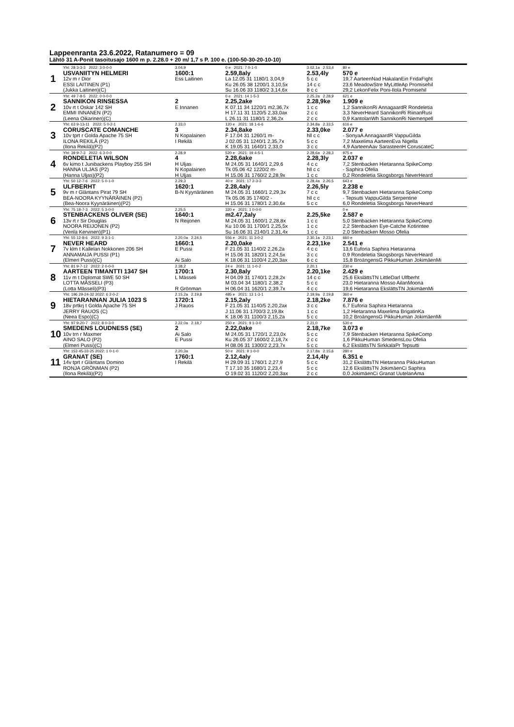Lappeenranta 23.6.2022, Ratanumero = 09
Lähtö 31 A-Ponit tasoitusajo 1600 m p. 2.28.0 + 20 m/ 1,7 s P. 100 e. (100-50-30-20-10-10)
| 1 | Yht: 28 3-3-3 2022: 3 0-0-0 | 3.04,9 | 0 e 2021: 7 0-1-0 | 3.02,1a 2.53,4 | 80 e |
| | USVANIITYN HELMERI | 1600:1 | 2.59,8aly | 2.53,4ly | 570 e |
| | 12v m r Dior | Ess Laitinen | La 12.05 31 1180/1 3,04,9 | 5 c c | 19,7 AarteenNad HakalanEin FridaFight |
| | ESSI LAITINEN (P1) | | Ku 26.05 38 1200/1 3,10,5x | 14 c c | 23,6 MeadowStre MyLittleAp Promisehil |
| | (Jukka Laitinen)(C) | | Su 16.06 33 1180/2 3,14,6x | 8 c c | 29,2 LekonFelix Poni-Ilola Promisehil |
| 2 | Yht: 49 7-8-5 2022: 0 0-0-0 | | 0 e 2021: 14 1-5-3 | 2.25,2a 2.28,9 | 621 e |
| | SANNIKON RINSESSA | 2 | 2.25,2ake | 2.28,9ke | 1.909 e |
| | 10v rt t Oskar 142 SH | E Innanen | K 07.11 34 1220/1 m2,36,7x | 1 c c | 1,2 SannikonRi AnnagaardR Rondeletia |
| | EMMI INNANEN (P2) | | H 17.11 31 1120/5 2,33,0ax | 2 c c | 3,3 NeverHeard SannikonRi RiinanRusi |
| | (Leena Oikarinen)(C) | | L 26.11 31 1180/1 2,36,2x | 2 c c | 0,9 KantolanWh SannikonRi Niemenpell |
| 3 | Yht: 63 9-13-11 2022: 5 0-2-1 | 2.33,0 | 120 e 2021: 18 1-6-6 | 2.34,8a 2.33,5 | 616 e |
| | CORUSCATE COMANCHE | 3 | 2.34,8ake | 2.33,0ke | 2.077 e |
| | 10v tprt r Golda Apache 75 SH | N Kopalainen | F 17.04 31 1260/1 m- | hll c c | - SonyaA AnnagaardR VappuGilda |
| | ILONA REKILÄ (P2) | I Rekilä | J 02.05 31 1240/1 2,35,7x | 5 c c | 7,2 Maxelima AarteenEva Nigella |
| | (Ilona Rekilä)(P2) | | K 19.05 31 1640/1 2,33,0 | 3 c c | 4,9 AarteenAav SarasteenH CoruscateC |
| 4 | Yht: 39 9-7-3 2022: 6 3-0-0 | 2.28,9 | 520 e 2021: 19 4-5-1 | 2.28,6a 2.28,3 | 975 e |
| | RONDELETIA WILSON | 4 | 2.28,6ake | 2.28,3ly | 2.037 e |
| | 6v kimo t Junibackens Playboy 255 SH | H Uljas | M 24.05 31 1640/1 2,29,6 | 4 c c | 7,2 Stenbacken Hietaranna SpikeComp |
| | HANNA ULJAS (P2) | N Kopalainen | Tk 05.06 42 1220/2 m- | hll c c | - Saphira Ofelia |
| | (Hanna Uljas)(P2) | H Uljas | H 15.06 31 1760/2 2,28,9x | 1 c c | 0,2 Rondeletia Skogsborgs NeverHeard |
| 5 | Yht: 50 12-7-6 2022: 5 0-1-0 | 2.29,3 | 40 e 2021: 17 2-3-3 | 2.28,4a 2.26,5 | 643 e |
| | ULFBERHT | 1620:1 | 2.28,4aly | 2.26,5ly | 2.238 e |
| | 9v m r Gläntans Pirat 79 SH | B-N Kyynäräinen | M 24.05 31 1660/1 2,29,3x | 7 c c | 9,7 Stenbacken Hietaranna SpikeComp |
| | BEA-NOORA KYYNÄRÄINEN (P2) | | Tk 05.06 35 1740/2 - | hll c c | - Tepsutti VappuGilda Serpentine |
| | (Bea-Noora Kyynäräinen)(P2) | | H 15.06 31 1780/1 2,30,6x | 5 c c | 6,0 Rondeletia Skogsborgs NeverHeard |
| 6 | Yht: 75 18-7-3 2022: 5 3-0-0 | 2.25,5 | 320 e 2021: 1 0-0-0 | | 0 e |
| | STENBACKENS OLIVER (SE) | 1640:1 | m2.47,2aly | 2.25,5ke | 2.587 e |
| | 13v rt r Sir Douglas | N Reijonen | M 24.05 31 1600/1 2,28,8x | 1 c c | 5,0 Stenbacken Hietaranna SpikeComp |
| | NOORA REIJONEN (P2) | | Ku 10.06 31 1700/1 2,25,5x | 1 c c | 2,2 Stenbacken Eye-Catche Kotirintee |
| | (Venla Kervinen)(P1) | | Su 16.06 31 2140/1 2,31,4x | 1 c c | 2,0 Stenbacken Mosso Ofelia |
| 7 | Yht: 55 12-8-6 2022: 9 3-1-1 | 2.20,0a 2.24,5 | 556 e 2021: 11 3-0-2 | 2.30,1a 2.23,1 | 660 e |
| | NEVER HEARD | 1660:1 | 2.20,0ake | 2.23,1ke | 2.541 e |
| | 7v klm t Kallelan Nokkonen 206 SH | E Pussi | F 21.05 31 1140/2 2,26,2a | 4 c c | 13,6 Euforia Saphira Hietaranna |
| | ANNAMAIJA PUSSI (P1) | | H 15.06 31 1820/1 2,24,5x | 3 c c | 0,9 Rondeletia Skogsborgs NeverHeard |
| | (Elmeri Pussi)(C) | Ai Salo | K 18.06 31 1100/4 2,20,3ax | 6 c c | 15,8 BroängensG PikkuHuman JokimäenMi |
| 8 | Yht: 81 9-7-12 2022: 2 0-0-0 | 2.38,2 | 24 e 2021: 11 1-0-2 | 2.20,1 | 230 e |
| | AARTEEN TIMANTTI 1347 SH | 1700:1 | 2.30,8aly | 2.20,1ke | 2.429 e |
| | 11v m t Diplomat SWE 50 SH | L Mässeli | H 04.09 31 1740/1 2,28,2x | 14 c c | 25,6 EkslättsTN LittleDarl Ulfberht |
| | LOTTA MÄSSELI (P3) | | M 03.04 34 1180/1 2,38,2 | 5 c c | 23,0 Hietaranna Mosso AilanMoona |
| | (Lotta Mässeli)(P3) | R Grönman | H 06.04 31 1620/1 2,39,7x | 4 c c | 19,6 Hietaranna EkslättsTN JokimäenMi |
| 9 | Yht: 196 29-24-32 2022: 6 2-0-2 | 2.15,2a 2.19,8 | 485 e 2021: 13 1-3-1 | 2.19,9a 2.19,8 | 360 e |
| | HIETARANNAN JULIA 1023 S | 1720:1 | 2.15,2aly | 2.18,2ke | 7.876 e |
| | 18v prtkrj t Golda Apache 75 SH | J Rauos | F 21.05 31 1140/5 2,20,2ax | 3 c c | 6,7 Euforia Saphira Hietaranna |
| | JERRY RAUOS (C) | | J 11.06 31 1700/3 2,19,8x | 1 c c | 1,2 Hietaranna Maxelima BrigatinKa |
| | (Neea Espo)(C) | | K 18.06 31 1100/3 2,15,2a | 5 c c | 10,2 BroängensG PikkuHuman JokimäenMi |
| 10 | Yht: 97 9-20-7 2022: 8 0-3-0 | 2.22,0a 2.18,7 | 250 e 2021: 9 1-3-0 | 2.21,0 | 530 e |
| | SMEDENS LOUDNESS (SE) | 2 | 2.22,0ake | 2.18,7ke | 3.073 e |
| | 10v trn r Maxmer | Ai Salo | M 24.05 31 1720/1 2,23,0x | 5 c c | 7,9 Stenbacken Hietaranna SpikeComp |
| | AINO SALO (P2) | E Pussi | Ku 26.05 37 1600/2 2,18,7x | 2 c c | 1,6 PikkuHuman SmedensLou Ofelia |
| | (Elmeri Pussi)(C) | | H 08.06 31 1300/2 2,23,7x | 5 c c | 6,2 EkslättsTN SirkkalaPr Tepsutti |
| 11 | Yht: 153 45-33-25 2022: 1 0-1-0 | 2.20,3a | 50 e 2021: 9 1-0-0 | 2.17,8a 2.15,6 | 280 e |
| | GRANAT (SE) | 1760:1 | 2.12,4aly | 2.14,4ly | 6.351 e |
| | 14v tprt r Gläntans Domino | I Rekilä | H 29.09 31 1760/1 2,27,9 | 5 c c | 31,2 EkslättsTN Hietaranna PikkuHuman |
| | RONJA GRÖNMAN (P2) | | T 17.10 35 1680/1 2,23,4 | 5 c c | 12,6 EkslättsTN JokimäenCi Saphira |
| | (Ilona Rekilä)(P2) | | O 19.02 31 1120/2 2,20,3ax | 2 c c | 0,0 JokimäenCi Granat UutelanAma |